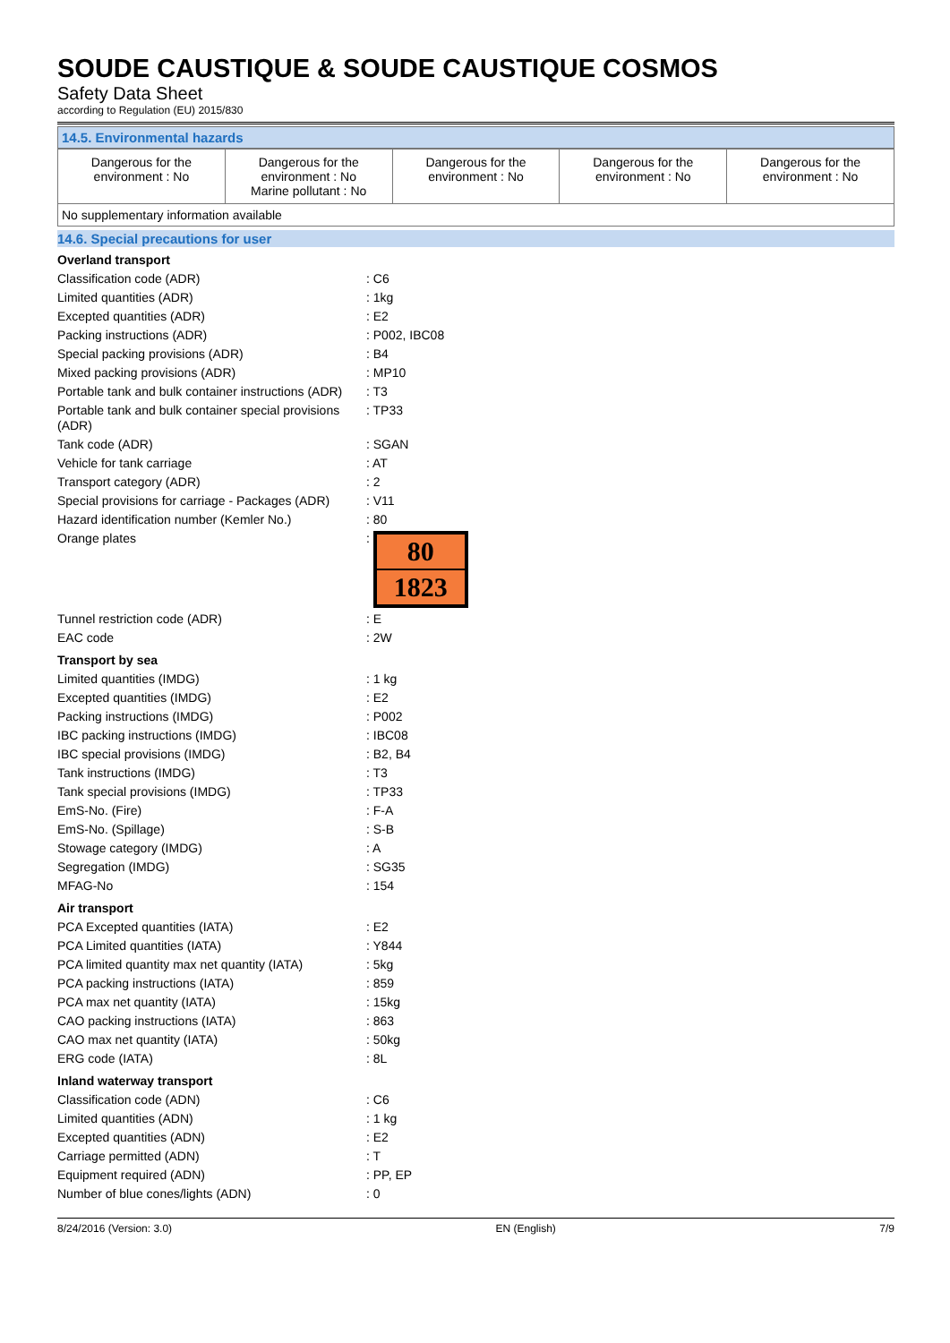SOUDE CAUSTIQUE & SOUDE CAUSTIQUE COSMOS
Safety Data Sheet
according to Regulation (EU) 2015/830
14.5. Environmental hazards
| Dangerous for the environment : No | Dangerous for the environment : No Marine pollutant : No | Dangerous for the environment : No | Dangerous for the environment : No | Dangerous for the environment : No |
No supplementary information available
14.6. Special precautions for user
| Overland transport | |
| Classification code (ADR) | : C6 |
| Limited quantities (ADR) | : 1kg |
| Excepted quantities (ADR) | : E2 |
| Packing instructions (ADR) | : P002, IBC08 |
| Special packing provisions (ADR) | : B4 |
| Mixed packing provisions (ADR) | : MP10 |
| Portable tank and bulk container instructions (ADR) | : T3 |
| Portable tank and bulk container special provisions (ADR) | : TP33 |
| Tank code (ADR) | : SGAN |
| Vehicle for tank carriage | : AT |
| Transport category (ADR) | : 2 |
| Special provisions for carriage - Packages (ADR) | : V11 |
| Hazard identification number (Kemler No.) | : 80 |
| Orange plates | : 80 1823 |
| Tunnel restriction code (ADR) | : E |
| EAC code | : 2W |
| Transport by sea | |
| Limited quantities (IMDG) | : 1 kg |
| Excepted quantities (IMDG) | : E2 |
| Packing instructions (IMDG) | : P002 |
| IBC packing instructions (IMDG) | : IBC08 |
| IBC special provisions (IMDG) | : B2, B4 |
| Tank instructions (IMDG) | : T3 |
| Tank special provisions (IMDG) | : TP33 |
| EmS-No. (Fire) | : F-A |
| EmS-No. (Spillage) | : S-B |
| Stowage category (IMDG) | : A |
| Segregation (IMDG) | : SG35 |
| MFAG-No | : 154 |
| Air transport | |
| PCA Excepted quantities (IATA) | : E2 |
| PCA Limited quantities (IATA) | : Y844 |
| PCA limited quantity max net quantity (IATA) | : 5kg |
| PCA packing instructions (IATA) | : 859 |
| PCA max net quantity (IATA) | : 15kg |
| CAO packing instructions (IATA) | : 863 |
| CAO max net quantity (IATA) | : 50kg |
| ERG code (IATA) | : 8L |
| Inland waterway transport | |
| Classification code (ADN) | : C6 |
| Limited quantities (ADN) | : 1 kg |
| Excepted quantities (ADN) | : E2 |
| Carriage permitted (ADN) | : T |
| Equipment required (ADN) | : PP, EP |
| Number of blue cones/lights (ADN) | : 0 |
8/24/2016 (Version: 3.0) EN (English) 7/9